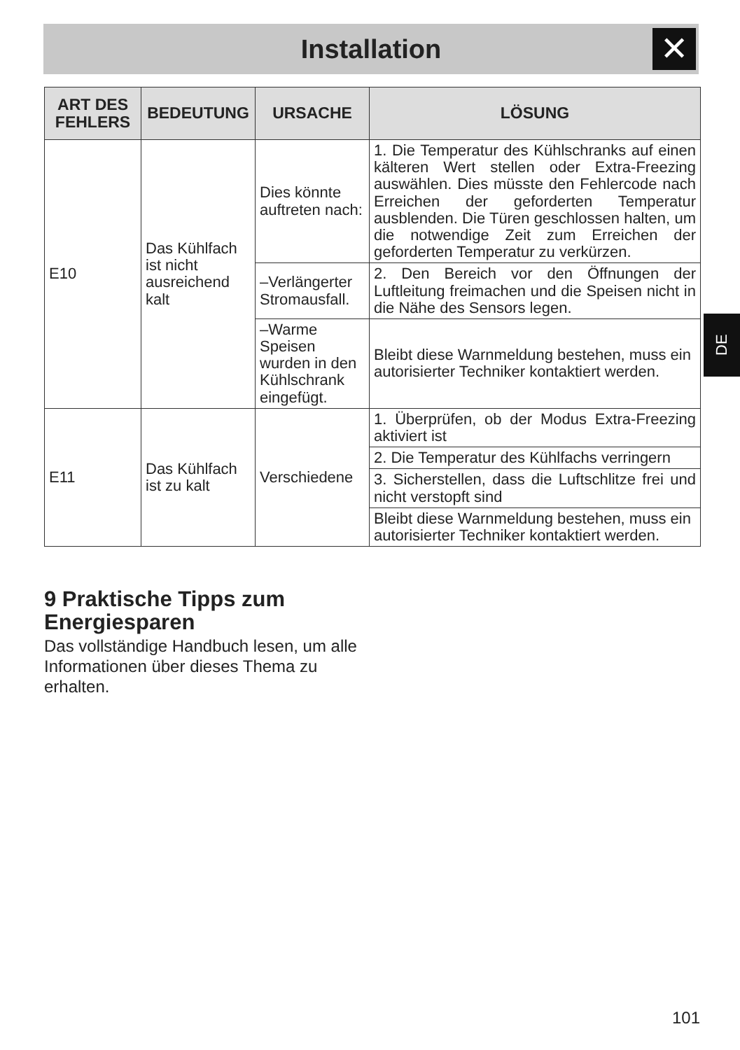Installation
✕
| ART DES FEHLERS | BEDEUTUNG | URSACHE | LÖSUNG |
| --- | --- | --- | --- |
| E10 | Das Kühlfach ist nicht ausreichend kalt | Dies könnte auftreten nach: | 1. Die Temperatur des Kühlschranks auf einen kälteren Wert stellen oder Extra-Freezing auswählen. Dies müsste den Fehlercode nach Erreichen der geforderten Temperatur ausblenden. Die Türen geschlossen halten, um die notwendige Zeit zum Erreichen der geforderten Temperatur zu verkürzen. |
| | | –Verlängerter Stromausfall. | 2. Den Bereich vor den Öffnungen der Luftleitung freimachen und die Speisen nicht in die Nähe des Sensors legen. |
| | | –Warme Speisen wurden in den Kühlschrank eingefügt. | Bleibt diese Warnmeldung bestehen, muss ein autorisierter Techniker kontaktiert werden. |
| E11 | Das Kühlfach ist zu kalt | Verschiedene | 1. Überprüfen, ob der Modus Extra-Freezing aktiviert ist |
| | | | 2. Die Temperatur des Kühlfachs verringern |
| | | | 3. Sicherstellen, dass die Luftschlitze frei und nicht verstopft sind |
| | | | Bleibt diese Warnmeldung bestehen, muss ein autorisierter Techniker kontaktiert werden. |
DE
9 Praktische Tipps zum Energiesparen
Das vollständige Handbuch lesen, um alle Informationen über dieses Thema zu erhalten.
101